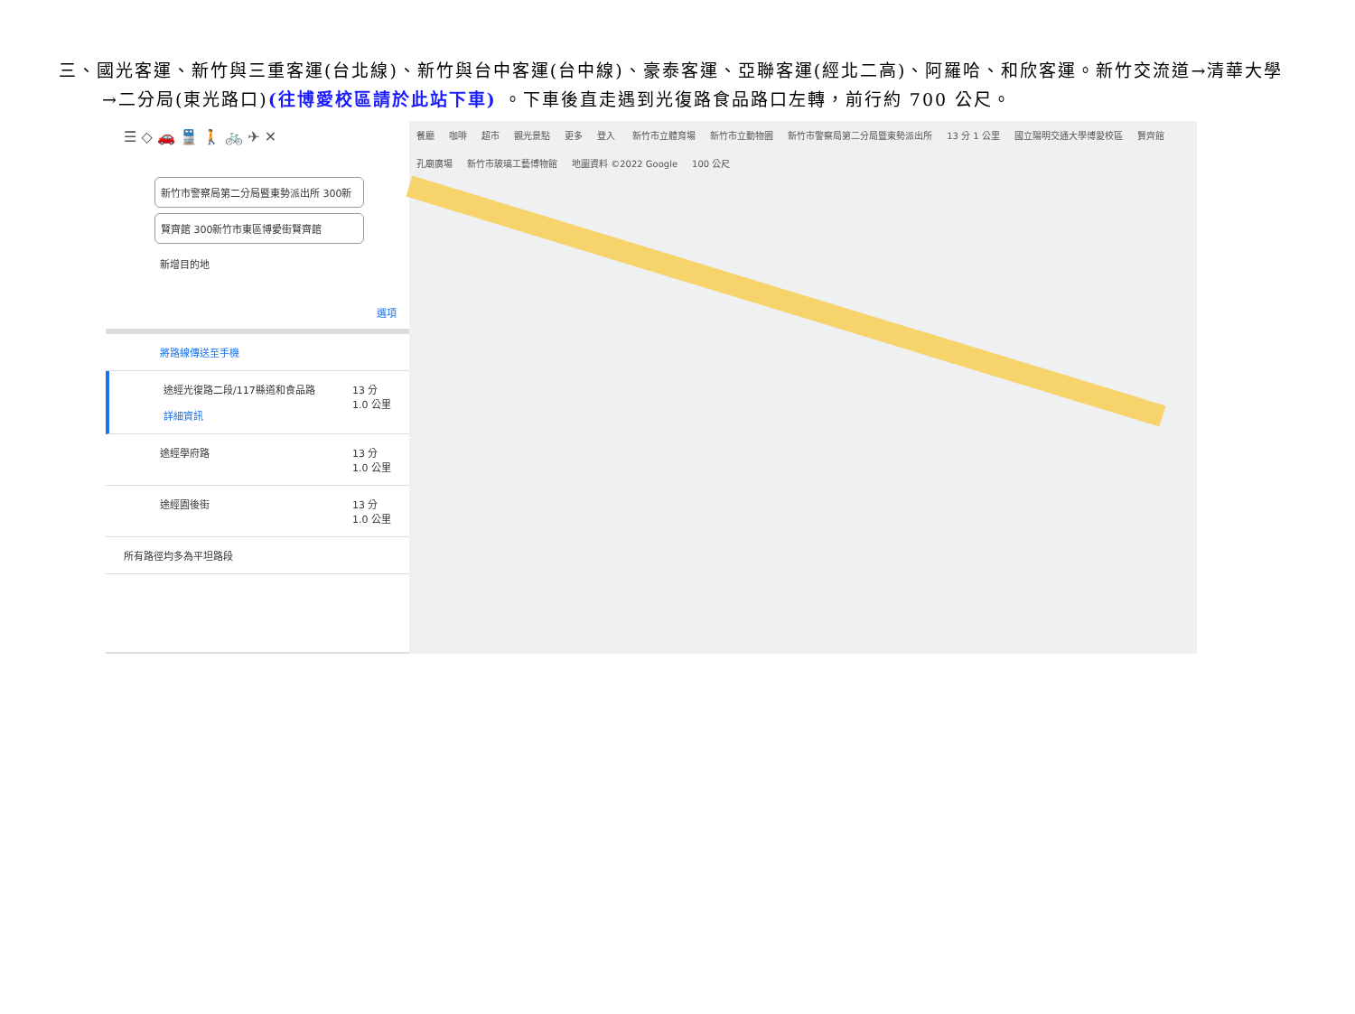三、國光客運、新竹與三重客運(台北線)、新竹與台中客運(台中線)、豪泰客運、亞聯客運(經北二高)、阿羅哈、和欣客運。新竹交流道→清華大學
→二分局(東光路口)(往博愛校區請於此站下車) 。下車後直走遇到光復路食品路口左轉，前行約 700 公尺。
☰ ◇ 🚗 🚆 🚶 🚲 ✈ ✕
新竹市警察局第二分局暨東勢派出所 300新
賢齊館 300新竹市東區博愛街賢齊館
新增目的地
選項
將路線傳送至手機
途經光復路二段/117縣道和食品路
詳細資訊
13 分
1.0 公里
途經學府路 13 分
1.0 公里
途經園後街 13 分
1.0 公里
所有路徑均多為平坦路段
餐廳 咖啡 超市 觀光景點 更多 登入 新竹市立體育場 新竹市立動物園 新竹市警察局第二分局暨東勢派出所 13 分 1 公里 國立陽明交通大學博愛校區 賢齊館 孔廟廣場 新竹市玻璃工藝博物館 地圖資料 ©2022 Google 100 公尺